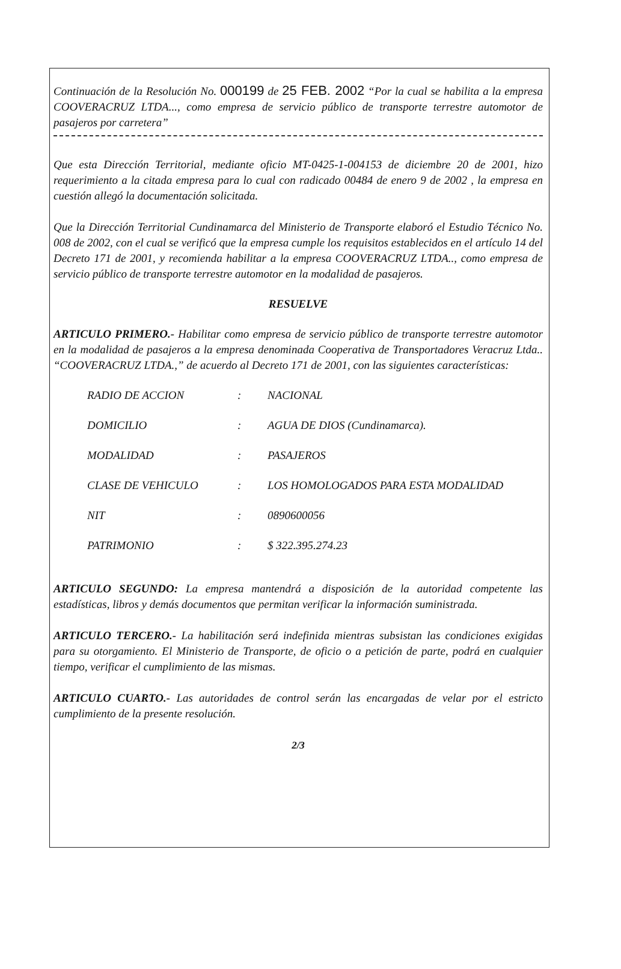Continuación de la Resolución No. 000199 de 25 FEB. 2002 “Por la cual se habilita a la empresa COOVERACRUZ LTDA..., como empresa de servicio público de transporte terrestre automotor de pasajeros por carretera”
Que esta Dirección Territorial, mediante oficio MT-0425-1-004153 de diciembre 20 de 2001, hizo requerimiento a la citada empresa para lo cual con radicado 00484 de enero 9 de 2002 , la empresa en cuestión allegó la documentación solicitada.
Que la Dirección Territorial Cundinamarca del Ministerio de Transporte elaboró el Estudio Técnico No. 008 de 2002, con el cual se verificó que la empresa cumple los requisitos establecidos en el artículo 14 del Decreto 171 de 2001, y recomienda habilitar a la empresa COOVERACRUZ LTDA.., como empresa de servicio público de transporte terrestre automotor en la modalidad de pasajeros.
RESUELVE
ARTICULO PRIMERO.- Habilitar como empresa de servicio público de transporte terrestre automotor en la modalidad de pasajeros a la empresa denominada Cooperativa de Transportadores Veracruz Ltda.. “COOVERACRUZ LTDA.,” de acuerdo al Decreto 171 de 2001, con las siguientes características:
| RADIO DE ACCION | : | NACIONAL |
| DOMICILIO | : | AGUA DE DIOS (Cundinamarca). |
| MODALIDAD | : | PASAJEROS |
| CLASE DE VEHICULO | : | LOS HOMOLOGADOS PARA ESTA MODALIDAD |
| NIT | : | 0890600056 |
| PATRIMONIO | : | $ 322.395.274.23 |
ARTICULO SEGUNDO: La empresa mantendrá a disposición de la autoridad competente las estadísticas, libros y demás documentos que permitan verificar la información suministrada.
ARTICULO TERCERO.- La habilitación será indefinida mientras subsistan las condiciones exigidas para su otorgamiento. El Ministerio de Transporte, de oficio o a petición de parte, podrá en cualquier tiempo, verificar el cumplimiento de las mismas.
ARTICULO CUARTO.- Las autoridades de control serán las encargadas de velar por el estricto cumplimiento de la presente resolución.
2/3